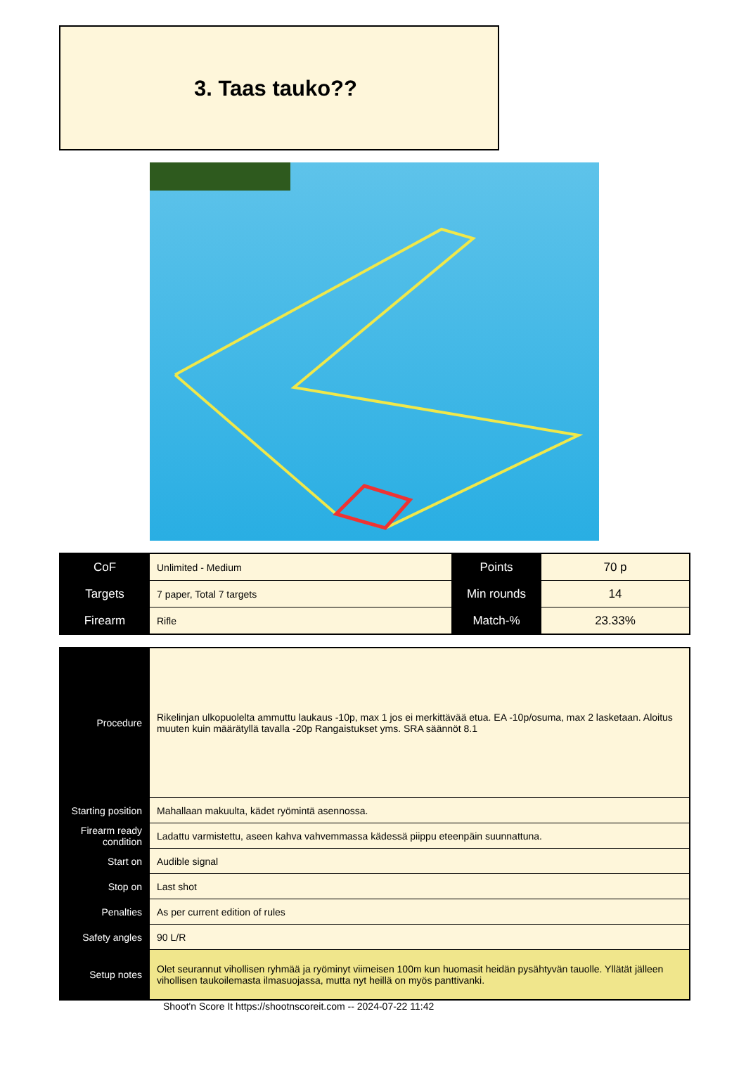3. Taas tauko??
| CoF | Unlimited - Medium | Points | 70 p |
| Targets | 7 paper, Total 7 targets | Min rounds | 14 |
| Firearm | Rifle | Match-% | 23.33% |
| Procedure | Rikelinjan ulkopuolelta ammuttu laukaus -10p, max 1 jos ei merkittävää etua. EA -10p/osuma, max 2 lasketaan. Aloitus muuten kuin määrätyllä tavalla -20p Rangaistukset yms. SRA säännöt 8.1 |
| Starting position | Mahallaan makuulta, kädet ryömintä asennossa. |
| Firearm ready condition | Ladattu varmistettu, aseen kahva vahvemmassa kädessä piippu eteenpäin suunnattuna. |
| Start on | Audible signal |
| Stop on | Last shot |
| Penalties | As per current edition of rules |
| Safety angles | 90 L/R |
| Setup notes | Olet seurannut vihollisen ryhmää ja ryöminyt viimeisen 100m kun huomasit heidän pysähtyvän tauolle. Yllätät jälleen vihollisen taukoilemasta ilmasuojassa, mutta nyt heillä on myös panttivanki. |
Shoot'n Score It https://shootnscoreit.com -- 2024-07-22 11:42